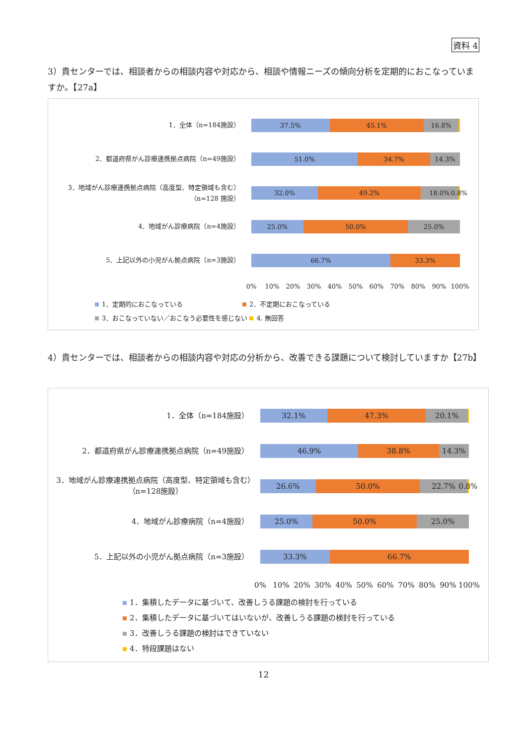資料 4
3）貴センターでは、相談者からの相談内容や対応から、相談や情報ニーズの傾向分析を定期的におこなっていますか。【27a】
1．全体（n=184施設）
2．都道府県がん診療連携拠点病院（n=49施設）
3．地域がん診療連携拠点病院（高度型、特定領域も含む）
（n=128 施設）
4．地域がん診療病院（n=4施設）
5．上記以外の小児がん拠点病院（n=3施設）
37.5% 45.1% 16.8%
51.0% 34.7% 14.3%
32.0% 49.2% 18.0% 0.8%
25.0% 50.0% 25.0%
66.7% 33.3%
0% 10% 20% 30% 40% 50% 60% 70% 80% 90% 100%
1．定期的におこなっている 2．不定期におこなっている
3．おこなっていない／おこなう必要性を感じない 4. 無回答
4）貴センターでは、相談者からの相談内容や対応の分析から、改善できる課題について検討していますか【27b】
1．全体（n=184施設）
2．都道府県がん診療連携拠点病院（n=49施設）
3．地域がん診療連携拠点病院（高度型、特定領域も含む）（n=128施設）
4．地域がん診療病院（n=4施設）
5．上記以外の小児がん拠点病院（n=3施設）
32.1% 47.3% 20.1%
46.9% 38.8% 14.3%
26.6% 50.0% 22.7% 0.8%
25.0% 50.0% 25.0%
33.3% 66.7%
0% 10% 20% 30% 40% 50% 60% 70% 80% 90% 100%
1．集積したデータに基づいて、改善しうる課題の検討を行っている
2．集積したデータに基づいてはいないが、改善しうる課題の検討を行っている
3．改善しうる課題の検討はできていない
4．特段課題はない
12